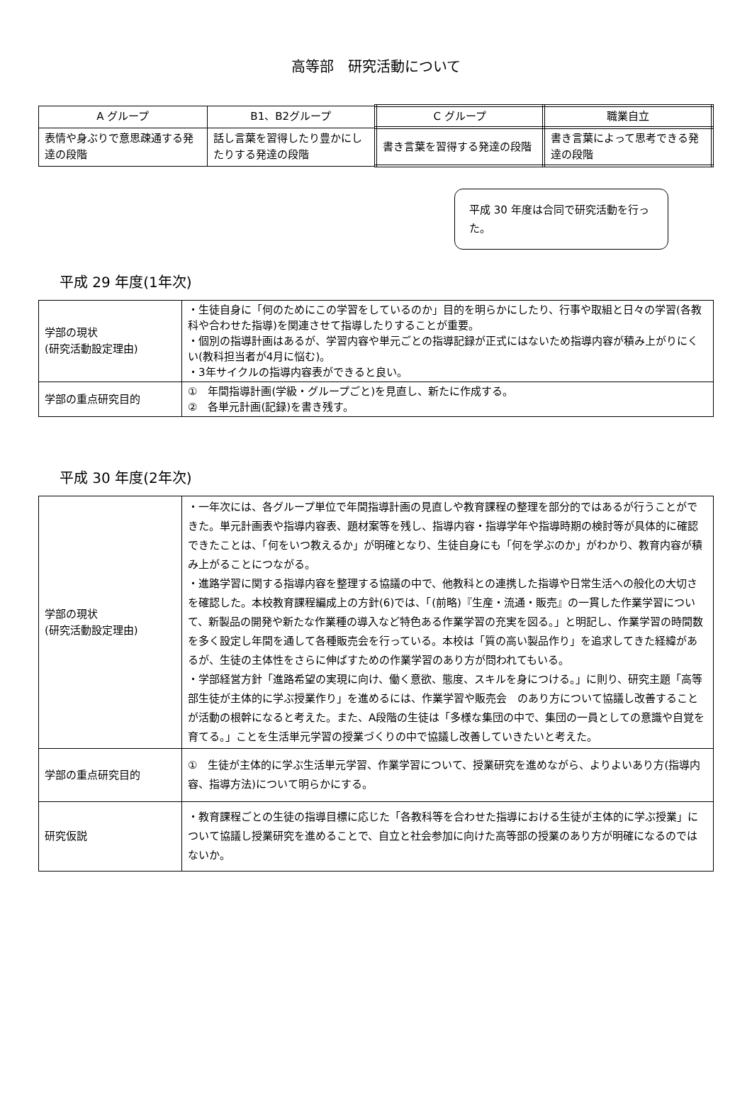高等部　研究活動について
| A グループ | B1、B2グループ | C グループ | 職業自立 |
| 表情や身ぶりで意思疎通する発達の段階 | 話し言葉を習得したり豊かにしたりする発達の段階 | 書き言葉を習得する発達の段階 | 書き言葉によって思考できる発達の段階 |
平成 30 年度は合同で研究活動を行った。
平成 29 年度(1年次)
| 学部の現状 (研究活動設定理由) | ・生徒自身に「何のためにこの学習をしているのか」目的を明らかにしたり、行事や取組と日々の学習(各教科や合わせた指導)を関連させて指導したりすることが重要。 ・個別の指導計画はあるが、学習内容や単元ごとの指導記録が正式にはないため指導内容が積み上がりにくい(教科担当者が4月に悩む)。 ・3年サイクルの指導内容表ができると良い。 |
| 学部の重点研究目的 | ① 年間指導計画(学級・グループごと)を見直し、新たに作成する。 ② 各単元計画(記録)を書き残す。 |
平成 30 年度(2年次)
| 学部の現状 (研究活動設定理由) | ・一年次には、各グループ単位で年間指導計画の見直しや教育課程の整理を部分的ではあるが行うことができた。単元計画表や指導内容表、題材案等を残し、指導内容・指導学年や指導時期の検討等が具体的に確認できたことは、「何をいつ教えるか」が明確となり、生徒自身にも「何を学ぶのか」がわかり、教育内容が積み上がることにつながる。 ・進路学習に関する指導内容を整理する協議の中で、他教科との連携した指導や日常生活への般化の大切さを確認した。本校教育課程編成上の方針(6)では、「(前略)『生産・流通・販売』の一貫した作業学習について、新製品の開発や新たな作業種の導入など特色ある作業学習の充実を図る。」と明記し、作業学習の時間数を多く設定し年間を通して各種販売会を行っている。本校は「質の高い製品作り」を追求してきた経緯があるが、生徒の主体性をさらに伸ばすための作業学習のあり方が問われてもいる。 ・学部経営方針「進路希望の実現に向け、働く意欲、態度、スキルを身につける。」に則り、研究主題「高等部生徒が主体的に学ぶ授業作り」を進めるには、作業学習や販売会 のあり方について協議し改善することが活動の根幹になると考えた。また、A段階の生徒は「多様な集団の中で、集団の一員としての意識や自覚を育てる。」ことを生活単元学習の授業づくりの中で協議し改善していきたいと考えた。 |
| 学部の重点研究目的 | ① 生徒が主体的に学ぶ生活単元学習、作業学習について、授業研究を進めながら、よりよいあり方(指導内容、指導方法)について明らかにする。 |
| 研究仮説 | ・教育課程ごとの生徒の指導目標に応じた「各教科等を合わせた指導における生徒が主体的に学ぶ授業」について協議し授業研究を進めることで、自立と社会参加に向けた高等部の授業のあり方が明確になるのではないか。 |